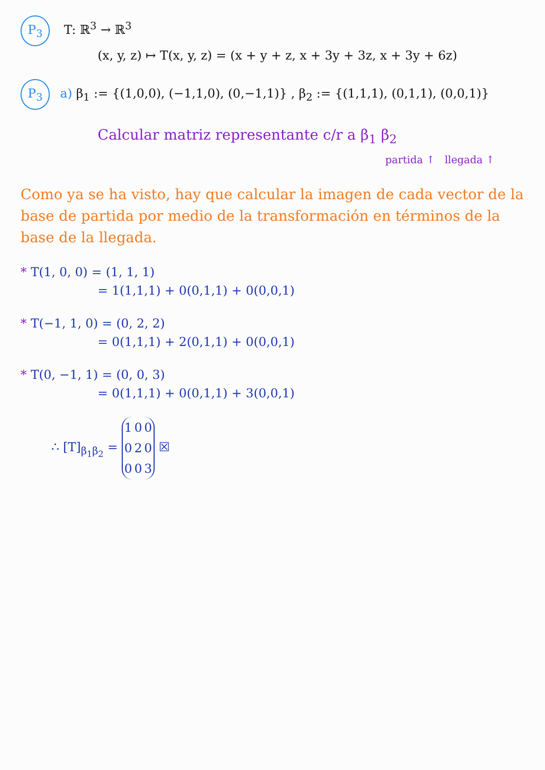P<sub>3</sub> T: ℝ<sup>3</sup> → ℝ<sup>3</sup>
(x, y, z) ↦ T(x, y, z) = (x + y + z, x + 3y + 3z, x + 3y + 6z)
P<sub>3</sub> a) β<sub>1</sub> := {(1,0,0), (−1,1,0), (0,−1,1)} , β<sub>2</sub> := {(1,1,1), (0,1,1), (0,0,1)}
Calcular matriz representante c/r a β<sub>1</sub> β<sub>2</sub>
partida ↑ llegada ↑
Como ya se ha visto, hay que calcular la imagen de cada vector de la base de partida por medio de la transformación en términos de la base de la llegada.
* T(1, 0, 0) = (1, 1, 1)
= 1(1,1,1) + 0(0,1,1) + 0(0,0,1)
* T(−1, 1, 0) = (0, 2, 2)
= 0(1,1,1) + 2(0,1,1) + 0(0,0,1)
* T(0, −1, 1) = (0, 0, 3)
= 0(1,1,1) + 0(0,1,1) + 3(0,0,1)
∴ [T]<sub>β<sub>1</sub>β<sub>2</sub></sub> =
| 1 | 0 | 0 |
| 0 | 2 | 0 |
| 0 | 0 | 3 |
☒